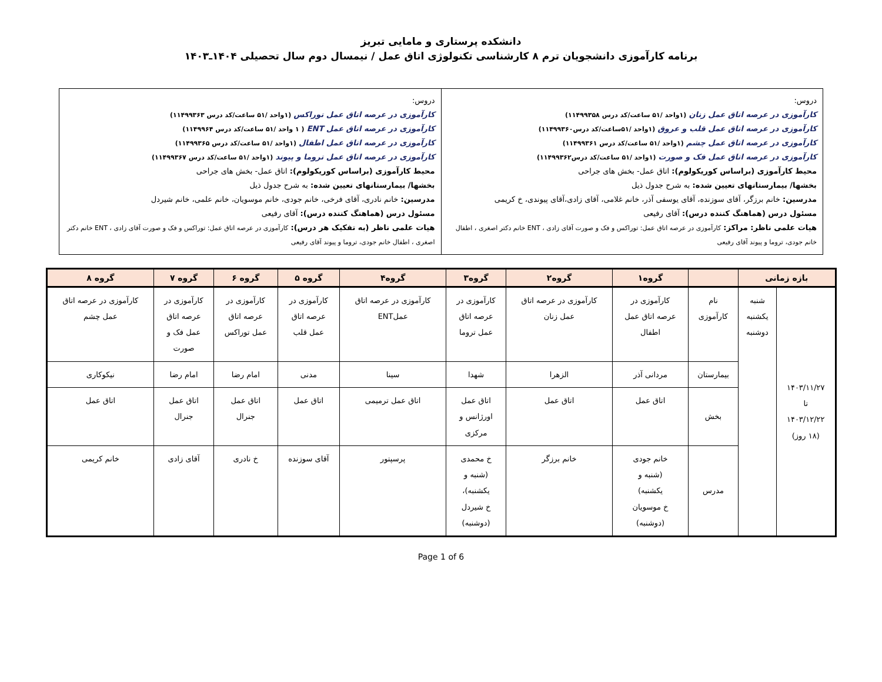دانشکده پرستاری و مامایی تبریز
برنامه کارآموزی دانشجویان ترم ۸ کارشناسی تکنولوژی اتاق عمل / نیمسال دوم سال تحصیلی ۱۴۰۴ـ۱۴۰۳
| دروس: کارآموزی در عرصه اتاق عمل زنان (۱واحد /۵۱ ساعت/کد درس ۱۱۴۹۹۳۵۸) کارآموزی در عرصه اتاق عمل قلب و عروق (۱واحد /۵۱ساعت/کد درس۱۱۴۹۹۳۶۰) کارآموزی در عرصه اتاق عمل چشم (۱واحد /۵۱ ساعت/کد درس ۱۱۴۹۹۳۶۱) کارآموزی در عرصه اتاق عمل فک و صورت (۱واحد /۵۱ ساعت/کد درس۱۱۴۹۹۳۶۲) محیط کارآموزی (براساس کوریکولوم): اتاق عمل- بخش های جراحی بخشها/ بیمارستانهای تعیین شده: به شرح جدول ذیل مدرسین: خانم برزگر، آقای سوزنده، آقای یوسفی آذر، خانم غلامی، آقای زادی،آقای پیوندی، خ کریمی مسئول درس (هماهنگ کننده درس): آقای رفیعی هیات علمی ناظر: مراکز: کارآموزی در عرصه اتاق عمل: توراکس و فک و صورت آقای زادی ، ENT خانم دکتر اصغری ، اطفال خانم جودی، تروما و پیوند آقای رفیعی | دروس: کارآموزی در عرصه اتاق عمل توراکس (۱واحد /۵۱ ساعت/کد درس ۱۱۴۹۹۳۶۳) کارآموزی در عرصه اتاق عمل ENT ( ۱ واحد /۵۱ ساعت/کد درس ۱۱۴۹۹۶۴) کارآموزی در عرصه اتاق عمل اطفال (۱واحد /۵۱ ساعت/کد درس ۱۱۴۹۹۳۶۵) کارآموزی در عرصه اتاق عمل تروما و پیوند (۱واحد /۵۱ ساعت/کد درس ۱۱۴۹۹۳۶۷) محیط کارآموزی (براساس کوریکولوم): اتاق عمل- بخش های جراحی بخشها/ بیمارستانهای تعیین شده: به شرح جدول ذیل مدرسین: خانم نادری، آقای فرخی، خانم جودی، خانم موسویان، خانم علمی، خانم شیردل مسئول درس (هماهنگ کننده درس): آقای رفیعی هیات علمی ناظر (به تفکیک هر درس): کارآموزی در عرصه اتاق عمل: توراکس و فک و صورت آقای زادی ، ENT خانم دکتر اصغری ، اطفال خانم جودی، تروما و پیوند آقای رفیعی |
| بازه زمانی | | | گروه۱ | گروه۲ | گروه۳ | گروه۴ | گروه ۵ | گروه ۶ | گروه ۷ | گروه ۸ |
| --- | --- | --- | --- | --- | --- | --- | --- | --- | --- | --- |
| ۱۴۰۳/۱۱/۲۷ تا ۱۴۰۳/۱۲/۲۲ (۱۸ روز) | شنبه یکشنبه دوشنبه | نام کارآموزی | کارآموزی در عرصه اتاق عمل اطفال | کارآموزی در عرصه اتاق عمل زنان | کارآموزی در عرصه اتاق عمل تروما | کارآموزی در عرصه اتاق عملENT | کارآموزی در عرصه اتاق عمل قلب | کارآموزی در عرصه اتاق عمل توراکس | کارآموزی در عرصه اتاق عمل فک و صورت | کارآموزی در عرصه اتاق عمل چشم |
| | | بیمارستان | مردانی آذر | الزهرا | شهدا | سینا | مدنی | امام رضا | امام رضا | نیکوکاری |
| | | بخش | اتاق عمل | اتاق عمل | اتاق عمل اورژانس و مرکزی | اتاق عمل ترمیمی | اتاق عمل | اتاق عمل جنرال | اتاق عمل جنرال | اتاق عمل |
| | | مدرس | خانم جودی (شنبه و یکشنبه) خ موسویان (دوشنبه) | خانم برزگر | خ محمدی (شنبه و یکشنبه)، خ شیردل (دوشنبه) | پرسپتور | آقای سوزنده | خ نادری | آقای زادی | خانم کریمی |
Page 1 of 6